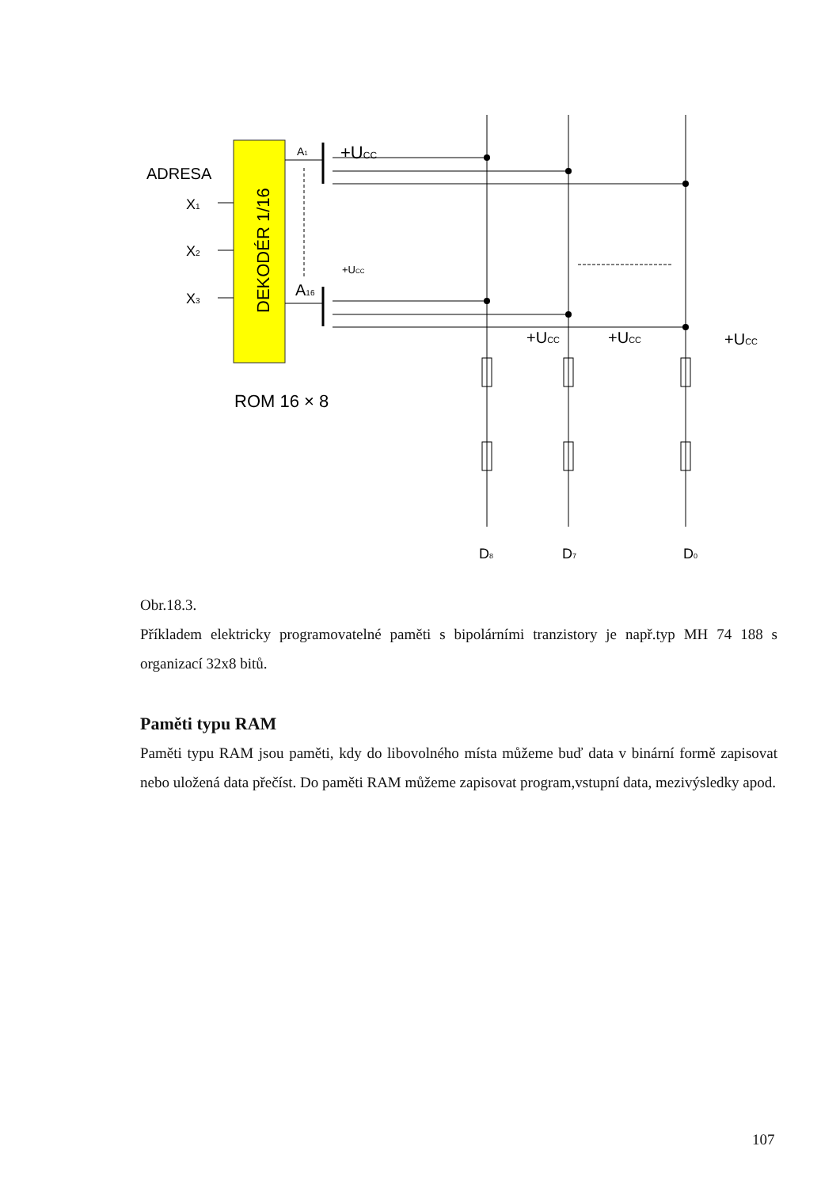DEKODÉR 1/16
ADRESA
X1
X2
X3
+UCC
A1
A16
+UCC
+UCC
+UCC
+UCC
ROM 16 × 8
D8
D7
D0
Obr.18.3.
Příkladem elektricky programovatelné paměti s bipolárními tranzistory je např.typ MH 74 188 s organizací 32x8 bitů.
Paměti typu RAM
Paměti typu RAM jsou paměti, kdy do libovolného místa můžeme buď data v binární formě zapisovat nebo uložená data přečíst. Do paměti RAM můžeme zapisovat program,vstupní data, mezivýsledky apod.
107